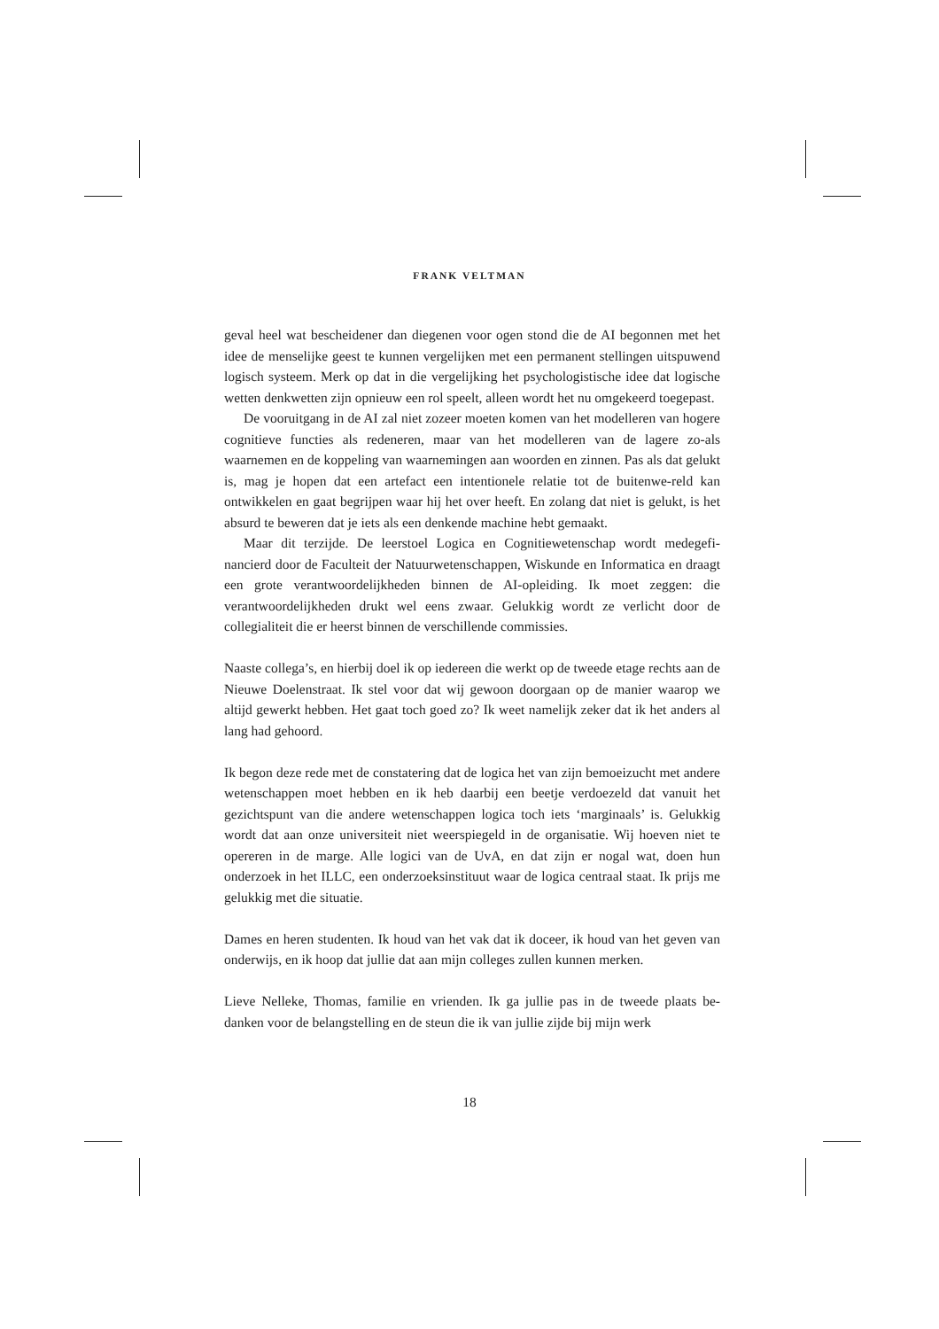FRANK VELTMAN
geval heel wat bescheidener dan diegenen voor ogen stond die de AI begonnen met het idee de menselijke geest te kunnen vergelijken met een permanent stellingen uitspuwend logisch systeem. Merk op dat in die vergelijking het psychologistische idee dat logische wetten denkwetten zijn opnieuw een rol speelt, alleen wordt het nu omgekeerd toegepast.
De vooruitgang in de AI zal niet zozeer moeten komen van het modelleren van hogere cognitieve functies als redeneren, maar van het modelleren van de lagere zo-als waarnemen en de koppeling van waarnemingen aan woorden en zinnen. Pas als dat gelukt is, mag je hopen dat een artefact een intentionele relatie tot de buitenwe-reld kan ontwikkelen en gaat begrijpen waar hij het over heeft. En zolang dat niet is gelukt, is het absurd te beweren dat je iets als een denkende machine hebt gemaakt.
Maar dit terzijde. De leerstoel Logica en Cognitiewetenschap wordt medegefi-nancierd door de Faculteit der Natuurwetenschappen, Wiskunde en Informatica en draagt een grote verantwoordelijkheden binnen de AI-opleiding. Ik moet zeggen: die verantwoordelijkheden drukt wel eens zwaar. Gelukkig wordt ze verlicht door de collegialiteit die er heerst binnen de verschillende commissies.
Naaste collega’s, en hierbij doel ik op iedereen die werkt op de tweede etage rechts aan de Nieuwe Doelenstraat. Ik stel voor dat wij gewoon doorgaan op de manier waarop we altijd gewerkt hebben. Het gaat toch goed zo? Ik weet namelijk zeker dat ik het anders al lang had gehoord.
Ik begon deze rede met de constatering dat de logica het van zijn bemoeizucht met andere wetenschappen moet hebben en ik heb daarbij een beetje verdoezeld dat vanuit het gezichtspunt van die andere wetenschappen logica toch iets ‘marginaals’ is. Gelukkig wordt dat aan onze universiteit niet weerspiegeld in de organisatie. Wij hoeven niet te opereren in de marge. Alle logici van de UvA, en dat zijn er nogal wat, doen hun onderzoek in het ILLC, een onderzoeksinstituut waar de logica centraal staat. Ik prijs me gelukkig met die situatie.
Dames en heren studenten. Ik houd van het vak dat ik doceer, ik houd van het geven van onderwijs, en ik hoop dat jullie dat aan mijn colleges zullen kunnen merken.
Lieve Nelleke, Thomas, familie en vrienden. Ik ga jullie pas in de tweede plaats be-danken voor de belangstelling en de steun die ik van jullie zijde bij mijn werk
18